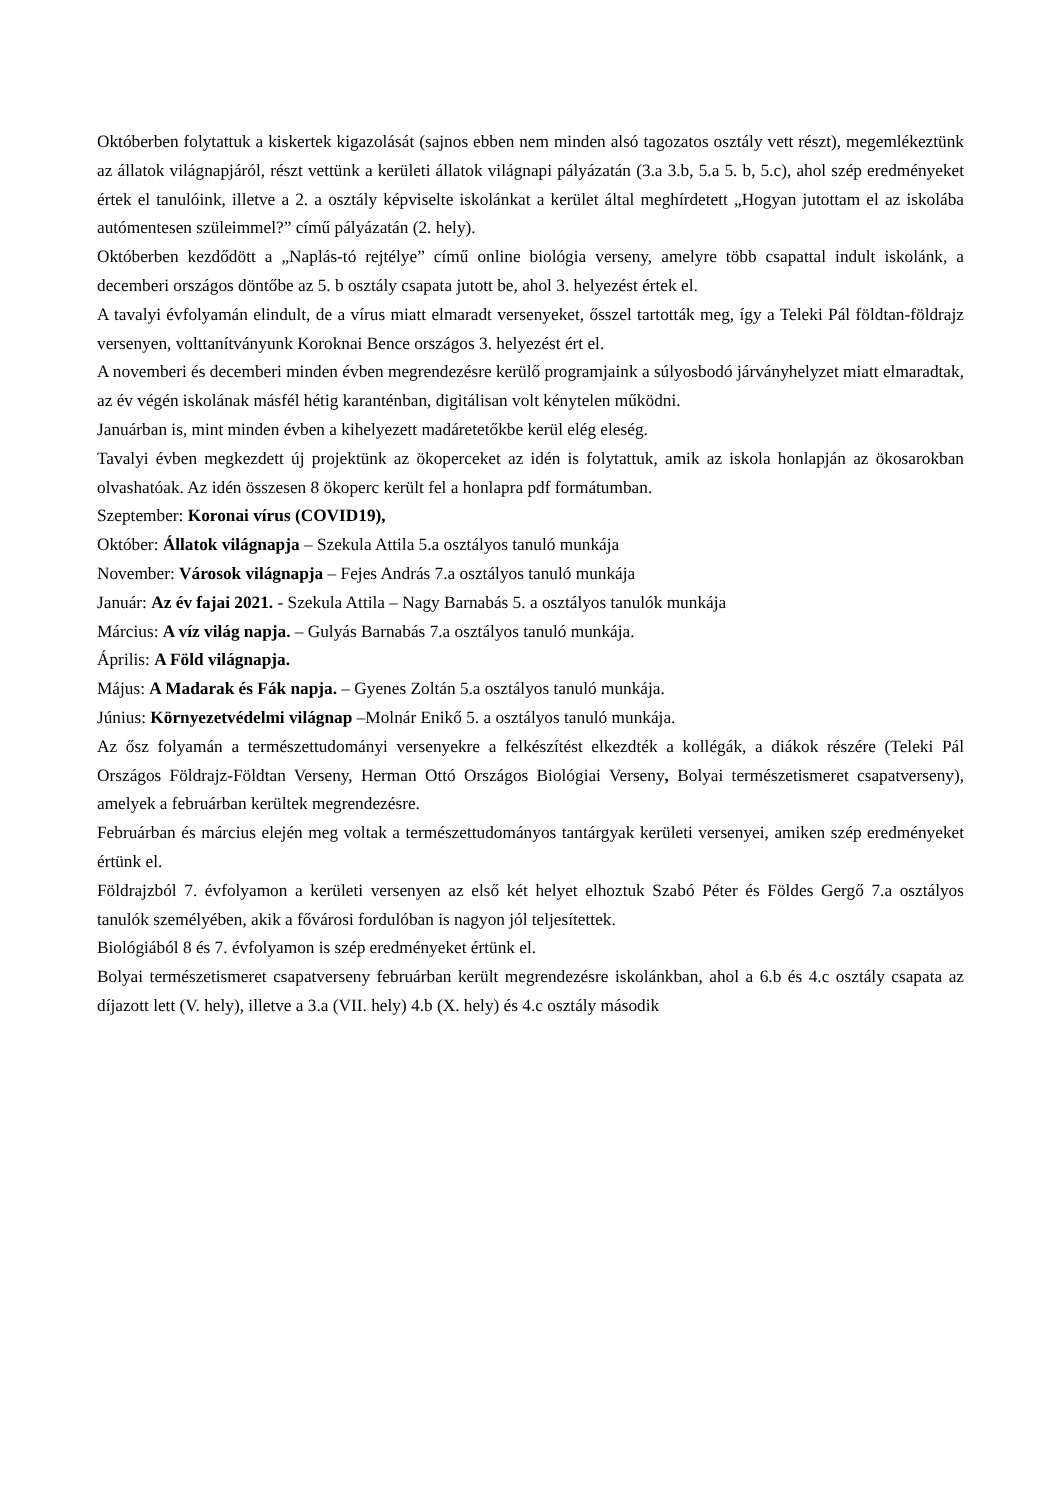Októberben folytattuk a kiskertek kigazolását (sajnos ebben nem minden alsó tagozatos osztály vett részt), megemlékeztünk az állatok világnapjáról, részt vettünk a kerületi állatok világnapi pályázatán (3.a 3.b, 5.a 5. b, 5.c), ahol szép eredményeket értek el tanulóink, illetve a 2. a osztály képviselte iskolánkat a kerület által meghírdetett „Hogyan jutottam el az iskolába autómentesen szüleimmel?” című pályázatán (2. hely).
Októberben kezdődött a „Naplás-tó rejtélye” című online biológia verseny, amelyre több csapattal indult iskolánk, a decemberi országos döntőbe az 5. b osztály csapata jutott be, ahol 3. helyezést értek el.
A tavalyi évfolyamán elindult, de a vírus miatt elmaradt versenyeket, ősszel tartották meg, így a Teleki Pál földtan-földrajz versenyen, volttanítványunk Koroknai Bence országos 3. helyezést ért el.
A novemberi és decemberi minden évben megrendezésre kerülő programjaink a súlyosbodó járványhelyzet miatt elmaradtak, az év végén iskolának másfél hétig karanténban, digitálisan volt kénytelen működni.
Januárban is, mint minden évben a kihelyezett madáretetőkbe kerül elég eleség.
Tavalyi évben megkezdett új projektünk az ökoperceket az idén is folytattuk, amik az iskola honlapján az ökosarokban olvashatóak. Az idén összesen 8 ökoperc került fel a honlapra pdf formátumban.
Szeptember: Koronai vírus (COVID19),
Október: Állatok világnapja – Szekula Attila 5.a osztályos tanuló munkája
November: Városok világnapja – Fejes András 7.a osztályos tanuló munkája
Január: Az év fajai 2021. - Szekula Attila – Nagy Barnabás 5. a osztályos tanulók munkája
Március: A víz világ napja. – Gulyás Barnabás 7.a osztályos tanuló munkája.
Április: A Föld világnapja.
Május: A Madarak és Fák napja. – Gyenes Zoltán 5.a osztályos tanuló munkája.
Június: Környezetvédelmi világnap –Molnár Enikő 5. a osztályos tanuló munkája.
Az ősz folyamán a természettudományi versenyekre a felkészítést elkezdték a kollégák, a diákok részére (Teleki Pál Országos Földrajz-Földtan Verseny, Herman Ottó Országos Biológiai Verseny, Bolyai természetismeret csapatverseny), amelyek a februárban kerültek megrendezésre.
Februárban és március elején meg voltak a természettudományos tantárgyak kerületi versenyei, amiken szép eredményeket értünk el.
Földrajzból 7. évfolyamon a kerületi versenyen az első két helyet elhoztuk Szabó Péter és Földes Gergő 7.a osztályos tanulók személyében, akik a fővárosi fordulóban is nagyon jól teljesítettek.
Biológiából 8 és 7. évfolyamon is szép eredményeket értünk el.
Bolyai természetismeret csapatverseny februárban került megrendezésre iskolánkban, ahol a 6.b és 4.c osztály csapata az díjazott lett (V. hely), illetve a 3.a (VII. hely) 4.b (X. hely) és 4.c osztály második